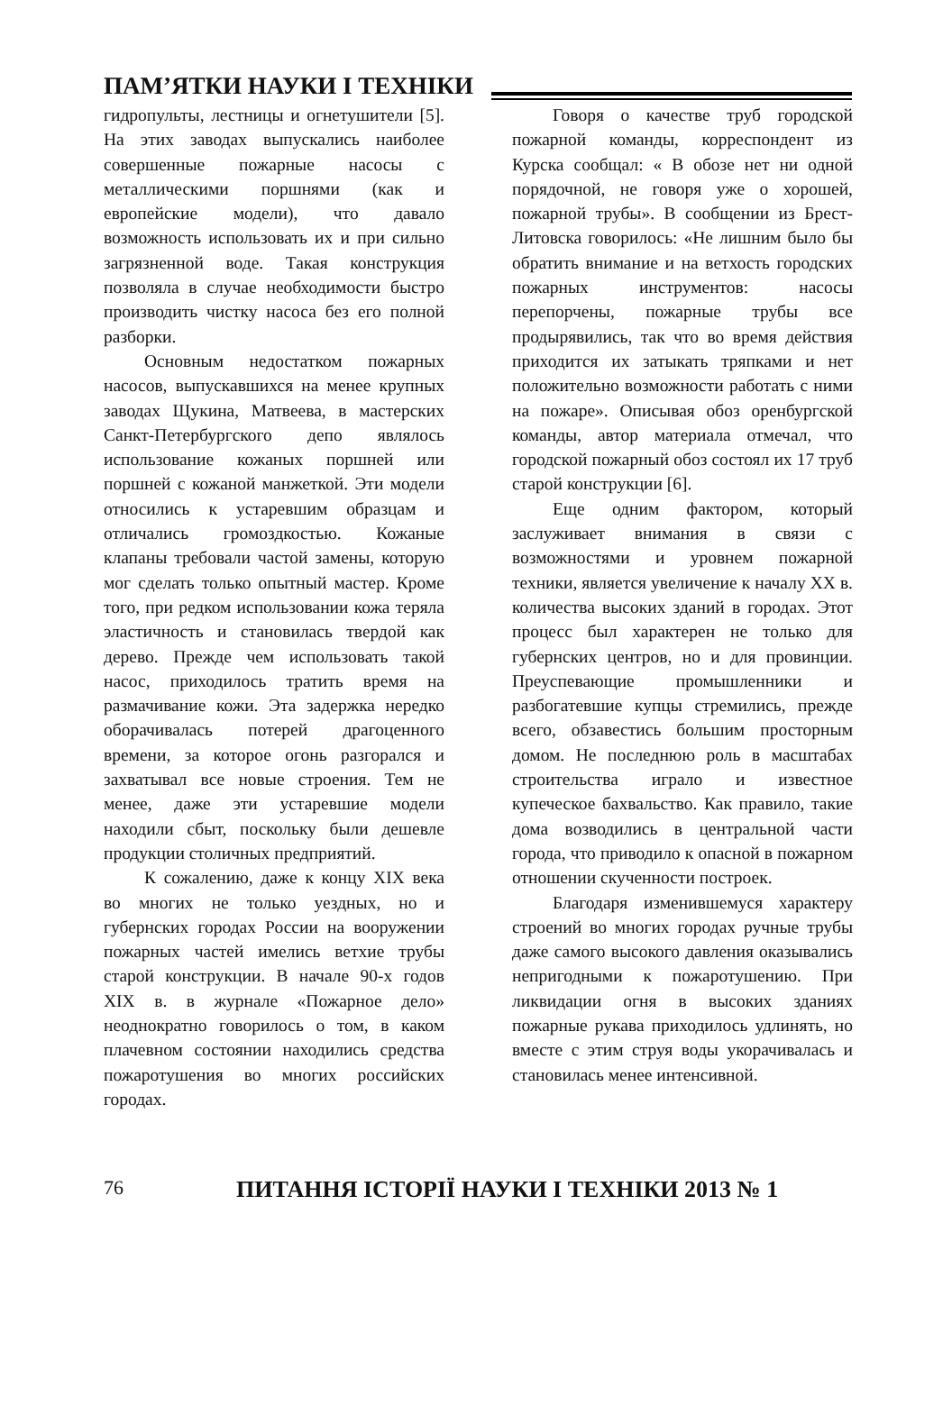ПАМ’ЯТКИ НАУКИ І ТЕХНІКИ
гидропульты, лестницы и огнетушители [5]. На этих заводах выпускались наиболее совершенные пожарные насосы с металлическими поршнями (как и европейские модели), что давало возможность использовать их и при сильно загрязненной воде. Такая конструкция позволяла в случае необходимости быстро производить чистку насоса без его полной разборки.
Основным недостатком пожарных насосов, выпускавшихся на менее крупных заводах Щукина, Матвеева, в мастерских Санкт-Петербургского депо являлось использование кожаных поршней или поршней с кожаной манжеткой. Эти модели относились к устаревшим образцам и отличались громоздкостью. Кожаные клапаны требовали частой замены, которую мог сделать только опытный мастер. Кроме того, при редком использовании кожа теряла эластичность и становилась твердой как дерево. Прежде чем использовать такой насос, приходилось тратить время на размачивание кожи. Эта задержка нередко оборачивалась потерей драгоценного времени, за которое огонь разгорался и захватывал все новые строения. Тем не менее, даже эти устаревшие модели находили сбыт, поскольку были дешевле продукции столичных предприятий.
К сожалению, даже к концу XIX века во многих не только уездных, но и губернских городах России на вооружении пожарных частей имелись ветхие трубы старой конструкции. В начале 90-х годов XIX в. в журнале «Пожарное дело» неоднократно говорилось о том, в каком плачевном состоянии находились средства пожаротушения во многих российских городах.
Говоря о качестве труб городской пожарной команды, корреспондент из Курска сообщал: « В обозе нет ни одной порядочной, не говоря уже о хорошей, пожарной трубы». В сообщении из Брест-Литовска говорилось: «Не лишним было бы обратить внимание и на ветхость городских пожарных инструментов: насосы перепорчены, пожарные трубы все продырявились, так что во время действия приходится их затыкать тряпками и нет положительно возможности работать с ними на пожаре». Описывая обоз оренбургской команды, автор материала отмечал, что городской пожарный обоз состоял их 17 труб старой конструкции [6].
Еще одним фактором, который заслуживает внимания в связи с возможностями и уровнем пожарной техники, является увеличение к началу XX в. количества высоких зданий в городах. Этот процесс был характерен не только для губернских центров, но и для провинции. Преуспевающие промышленники и разбогатевшие купцы стремились, прежде всего, обзавестись большим просторным домом. Не последнюю роль в масштабах строительства играло и известное купеческое бахвальство. Как правило, такие дома возводились в центральной части города, что приводило к опасной в пожарном отношении скученности построек.
Благодаря изменившемуся характеру строений во многих городах ручные трубы даже самого высокого давления оказывались непригодными к пожаротушению. При ликвидации огня в высоких зданиях пожарные рукава приходилось удлинять, но вместе с этим струя воды укорачивалась и становилась менее интенсивной.
76 ПИТАННЯ ІСТОРІЇ НАУКИ І ТЕХНІКИ 2013 № 1